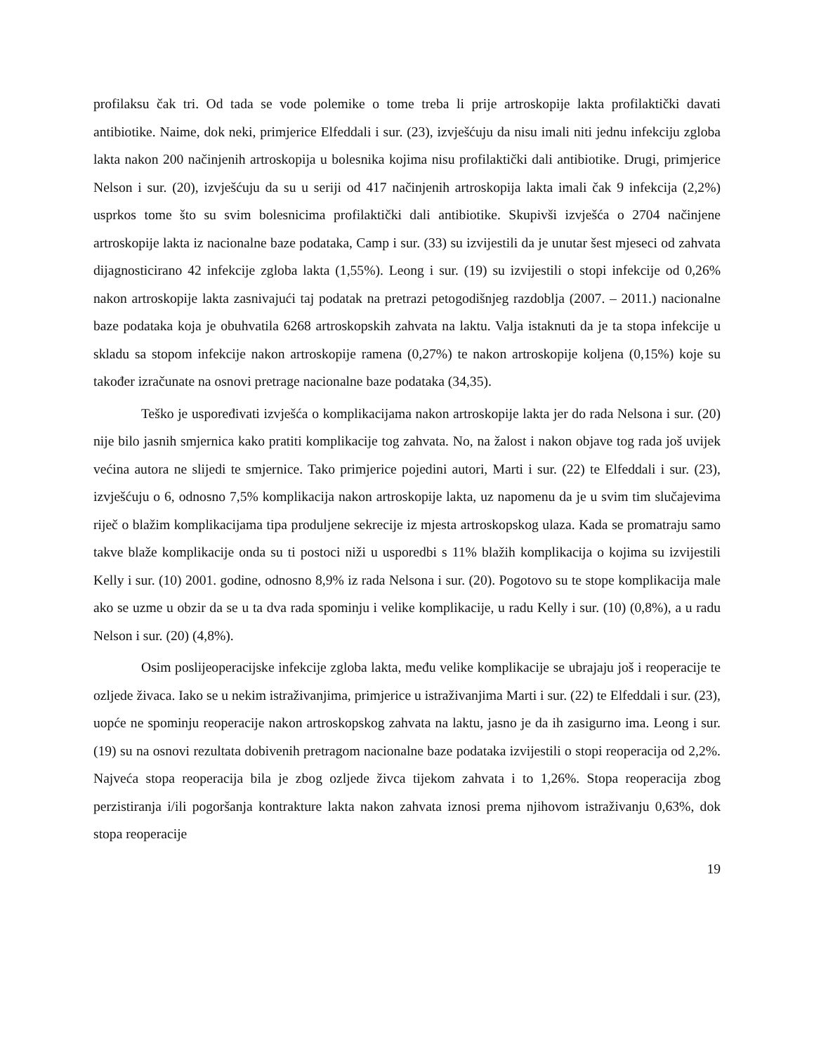profilaksu čak tri. Od tada se vode polemike o tome treba li prije artroskopije lakta profilaktički davati antibiotike. Naime, dok neki, primjerice Elfeddali i sur. (23), izvješćuju da nisu imali niti jednu infekciju zgloba lakta nakon 200 načinjenih artroskopija u bolesnika kojima nisu profilaktički dali antibiotike. Drugi, primjerice Nelson i sur. (20), izvješćuju da su u seriji od 417 načinjenih artroskopija lakta imali čak 9 infekcija (2,2%) usprkos tome što su svim bolesnicima profilaktički dali antibiotike. Skupivši izvješća o 2704 načinjene artroskopije lakta iz nacionalne baze podataka, Camp i sur. (33) su izvijestili da je unutar šest mjeseci od zahvata dijagnosticirano 42 infekcije zgloba lakta (1,55%). Leong i sur. (19) su izvijestili o stopi infekcije od 0,26% nakon artroskopije lakta zasnivajući taj podatak na pretrazi petogodišnjeg razdoblja (2007. – 2011.) nacionalne baze podataka koja je obuhvatila 6268 artroskopskih zahvata na laktu. Valja istaknuti da je ta stopa infekcije u skladu sa stopom infekcije nakon artroskopije ramena (0,27%) te nakon artroskopije koljena (0,15%) koje su također izračunate na osnovi pretrage nacionalne baze podataka (34,35).
Teško je uspoređivati izvješća o komplikacijama nakon artroskopije lakta jer do rada Nelsona i sur. (20) nije bilo jasnih smjernica kako pratiti komplikacije tog zahvata. No, na žalost i nakon objave tog rada još uvijek većina autora ne slijedi te smjernice. Tako primjerice pojedini autori, Marti i sur. (22) te Elfeddali i sur. (23), izvješćuju o 6, odnosno 7,5% komplikacija nakon artroskopije lakta, uz napomenu da je u svim tim slučajevima riječ o blažim komplikacijama tipa produljene sekrecije iz mjesta artroskopskog ulaza. Kada se promatraju samo takve blaže komplikacije onda su ti postoci niži u usporedbi s 11% blažih komplikacija o kojima su izvijestili Kelly i sur. (10) 2001. godine, odnosno 8,9% iz rada Nelsona i sur. (20). Pogotovo su te stope komplikacija male ako se uzme u obzir da se u ta dva rada spominju i velike komplikacije, u radu Kelly i sur. (10) (0,8%), a u radu Nelson i sur. (20) (4,8%).
Osim poslijeoperacijske infekcije zgloba lakta, među velike komplikacije se ubrajaju još i reoperacije te ozljede živaca. Iako se u nekim istraživanjima, primjerice u istraživanjima Marti i sur. (22) te Elfeddali i sur. (23), uopće ne spominju reoperacije nakon artroskopskog zahvata na laktu, jasno je da ih zasigurno ima. Leong i sur. (19) su na osnovi rezultata dobivenih pretragom nacionalne baze podataka izvijestili o stopi reoperacija od 2,2%. Najveća stopa reoperacija bila je zbog ozljede živca tijekom zahvata i to 1,26%. Stopa reoperacija zbog perzistiranja i/ili pogoršanja kontrakture lakta nakon zahvata iznosi prema njihovom istraživanju 0,63%, dok stopa reoperacije
19